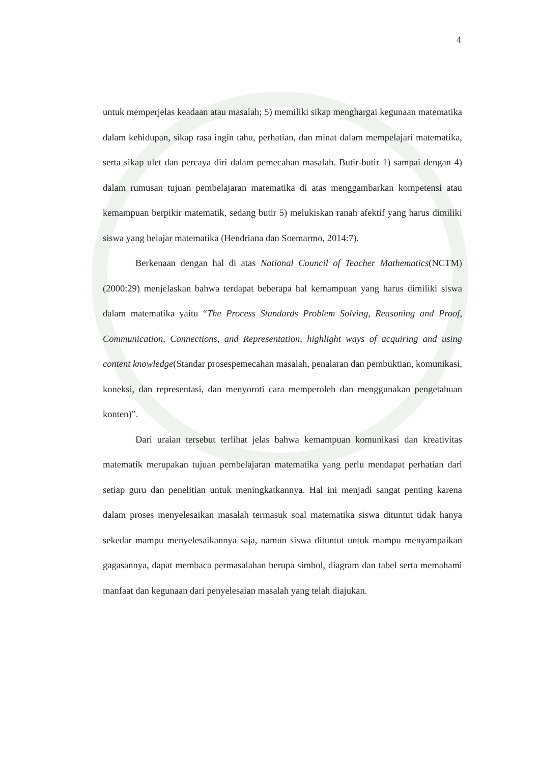4
untuk memperjelas keadaan atau masalah; 5) memiliki sikap menghargai kegunaan matematika dalam kehidupan, sikap rasa ingin tahu, perhatian, dan minat dalam mempelajari matematika, serta sikap ulet dan percaya diri dalam pemecahan masalah. Butir-butir 1) sampai dengan 4) dalam rumusan tujuan pembelajaran matematika di atas menggambarkan kompetensi atau kemampuan berpikir matematik, sedang butir 5) melukiskan ranah afektif yang harus dimiliki siswa yang belajar matematika (Hendriana dan Soemarmo, 2014:7).
Berkenaan dengan hal di atas National Council of Teacher Mathematics(NCTM) (2000:29) menjelaskan bahwa terdapat beberapa hal kemampuan yang harus dimiliki siswa dalam matematika yaitu “The Process Standards Problem Solving, Reasoning and Proof, Communication, Connections, and Representation, highlight ways of acquiring and using content knowledge(Standar prosespemecahan masalah, penalaran dan pembuktian, komunikasi, koneksi, dan representasi, dan menyoroti cara memperoleh dan menggunakan pengetahuan konten)”.
Dari uraian tersebut terlihat jelas bahwa kemampuan komunikasi dan kreativitas matematik merupakan tujuan pembelajaran matematika yang perlu mendapat perhatian dari setiap guru dan penelitian untuk meningkatkannya. Hal ini menjadi sangat penting karena dalam proses menyelesaikan masalah termasuk soal matematika siswa dituntut tidak hanya sekedar mampu menyelesaikannya saja, namun siswa dituntut untuk mampu menyampaikan gagasannya, dapat membaca permasalahan berupa simbol, diagram dan tabel serta memahami manfaat dan kegunaan dari penyelesaian masalah yang telah diajukan.